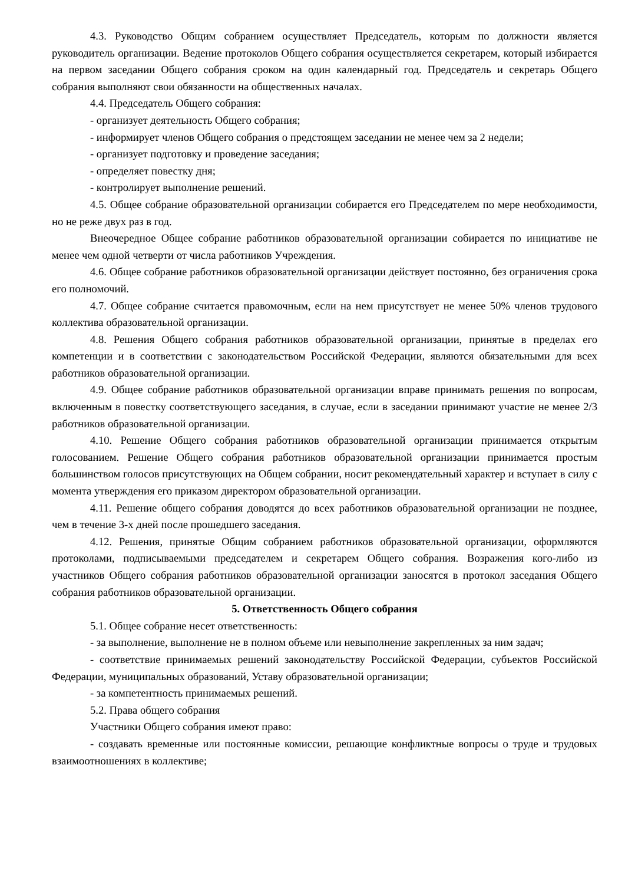4.3. Руководство Общим собранием осуществляет Председатель, которым по должности является руководитель организации. Ведение протоколов Общего собрания осуществляется секретарем, который избирается на первом заседании Общего собрания сроком на один календарный год. Председатель и секретарь Общего собрания выполняют свои обязанности на общественных началах.
4.4. Председатель Общего собрания:
- организует деятельность Общего собрания;
- информирует членов Общего собрания о предстоящем заседании не менее чем за 2 недели;
- организует подготовку и проведение заседания;
- определяет повестку дня;
- контролирует выполнение решений.
4.5. Общее собрание образовательной организации собирается его Председателем по мере необходимости, но не реже двух раз в год.
Внеочередное Общее собрание работников образовательной организации собирается по инициативе не менее чем одной четверти от числа работников Учреждения.
4.6. Общее собрание работников образовательной организации действует постоянно, без ограничения срока его полномочий.
4.7. Общее собрание считается правомочным, если на нем присутствует не менее 50% членов трудового коллектива образовательной организации.
4.8. Решения Общего собрания работников образовательной организации, принятые в пределах его компетенции и в соответствии с законодательством Российской Федерации, являются обязательными для всех работников образовательной организации.
4.9. Общее собрание работников образовательной организации вправе принимать решения по вопросам, включенным в повестку соответствующего заседания, в случае, если в заседании принимают участие не менее 2/3 работников образовательной организации.
4.10. Решение Общего собрания работников образовательной организации принимается открытым голосованием. Решение Общего собрания работников образовательной организации принимается простым большинством голосов присутствующих на Общем собрании, носит рекомендательный характер и вступает в силу с момента утверждения его приказом директором образовательной организации.
4.11. Решение общего собрания доводятся до всех работников образовательной организации не позднее, чем в течение 3-х дней после прошедшего заседания.
4.12. Решения, принятые Общим собранием работников образовательной организации, оформляются протоколами, подписываемыми председателем и секретарем Общего собрания. Возражения кого-либо из участников Общего собрания работников образовательной организации заносятся в протокол заседания Общего собрания работников образовательной организации.
5. Ответственность Общего собрания
5.1. Общее собрание несет ответственность:
- за выполнение, выполнение не в полном объеме или невыполнение закрепленных за ним задач;
- соответствие принимаемых решений законодательству Российской Федерации, субъектов Российской Федерации, муниципальных образований, Уставу образовательной организации;
- за компетентность принимаемых решений.
5.2. Права общего собрания
Участники Общего собрания имеют право:
- создавать временные или постоянные комиссии, решающие конфликтные вопросы о труде и трудовых взаимоотношениях в коллективе;